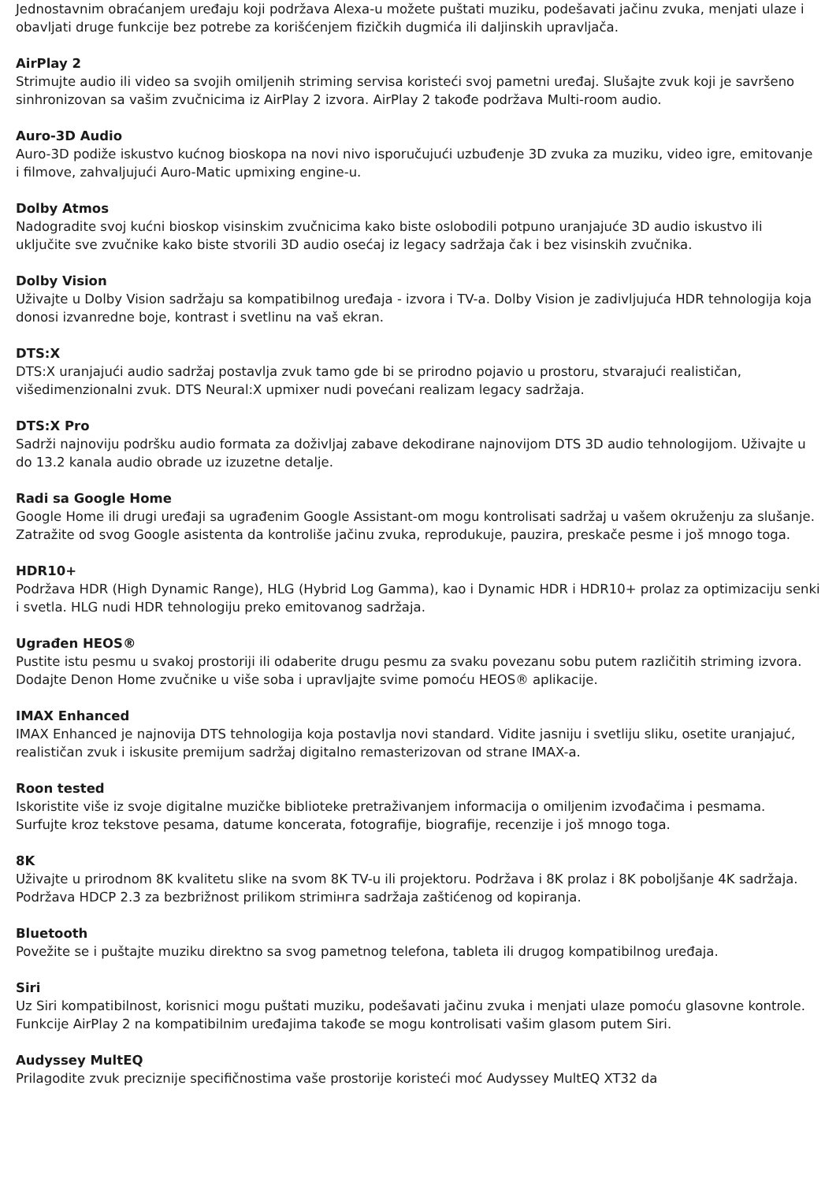Jednostavnim obraćanjem uređaju koji podržava Alexa-u možete puštati muziku, podešavati jačinu zvuka, menjati ulaze i obavljati druge funkcije bez potrebe za korišćenjem fizičkih dugmića ili daljinskih upravljača.
AirPlay 2
Strimujte audio ili video sa svojih omiljenih striming servisa koristeći svoj pametni uređaj. Slušajte zvuk koji je savršeno sinhronizovan sa vašim zvučnicima iz AirPlay 2 izvora. AirPlay 2 takođe podržava Multi-room audio.
Auro-3D Audio
Auro-3D podiže iskustvo kućnog bioskopa na novi nivo isporučujući uzbuđenje 3D zvuka za muziku, video igre, emitovanje i filmove, zahvaljujući Auro-Matic upmixing engine-u.
Dolby Atmos
Nadogradite svoj kućni bioskop visinskim zvučnicima kako biste oslobodili potpuno uranjajuće 3D audio iskustvo ili uključite sve zvučnike kako biste stvorili 3D audio osećaj iz legacy sadržaja čak i bez visinskih zvučnika.
Dolby Vision
Uživajte u Dolby Vision sadržaju sa kompatibilnog uređaja - izvora i TV-a. Dolby Vision je zadivljujuća HDR tehnologija koja donosi izvanredne boje, kontrast i svetlinu na vaš ekran.
DTS:X
DTS:X uranjajući audio sadržaj postavlja zvuk tamo gde bi se prirodno pojavio u prostoru, stvarajući realističan, višedimenzionalni zvuk. DTS Neural:X upmixer nudi povećani realizam legacy sadržaja.
DTS:X Pro
Sadrži najnoviju podršku audio formata za doživljaj zabave dekodirane najnovijom DTS 3D audio tehnologijom. Uživajte u do 13.2 kanala audio obrade uz izuzetne detalje.
Radi sa Google Home
Google Home ili drugi uređaji sa ugrađenim Google Assistant-om mogu kontrolisati sadržaj u vašem okruženju za slušanje. Zatražite od svog Google asistenta da kontroliše jačinu zvuka, reprodukuje, pauzira, preskače pesme i još mnogo toga.
HDR10+
Podržava HDR (High Dynamic Range), HLG (Hybrid Log Gamma), kao i Dynamic HDR i HDR10+ prolaz za optimizaciju senki i svetla. HLG nudi HDR tehnologiju preko emitovanog sadržaja.
Ugrađen HEOS®
Pustite istu pesmu u svakoj prostoriji ili odaberite drugu pesmu za svaku povezanu sobu putem različitih striming izvora. Dodajte Denon Home zvučnike u više soba i upravljajte svime pomoću HEOS® aplikacije.
IMAX Enhanced
IMAX Enhanced je najnovija DTS tehnologija koja postavlja novi standard. Vidite jasniju i svetliju sliku, osetite uranjajuć, realističan zvuk i iskusite premijum sadržaj digitalno remasterizovan od strane IMAX-a.
Roon tested
Iskoristite više iz svoje digitalne muzičke biblioteke pretraživanjem informacija o omiljenim izvođačima i pesmama. Surfujte kroz tekstove pesama, datume koncerata, fotografije, biografije, recenzije i još mnogo toga.
8K
Uživajte u prirodnom 8K kvalitetu slike na svom 8K TV-u ili projektoru. Podržava i 8K prolaz i 8K poboljšanje 4K sadržaja. Podržava HDCP 2.3 za bezbrižnost prilikom strimінга sadržaja zaštićenog od kopiranja.
Bluetooth
Povežite se i puštajte muziku direktno sa svog pametnog telefona, tableta ili drugog kompatibilnog uređaja.
Siri
Uz Siri kompatibilnost, korisnici mogu puštati muziku, podešavati jačinu zvuka i menjati ulaze pomoću glasovne kontrole. Funkcije AirPlay 2 na kompatibilnim uređajima takođe se mogu kontrolisati vašim glasom putem Siri.
Audyssey MultEQ
Prilagodite zvuk preciznije specifičnostima vaše prostorije koristeći moć Audyssey MultEQ XT32 da